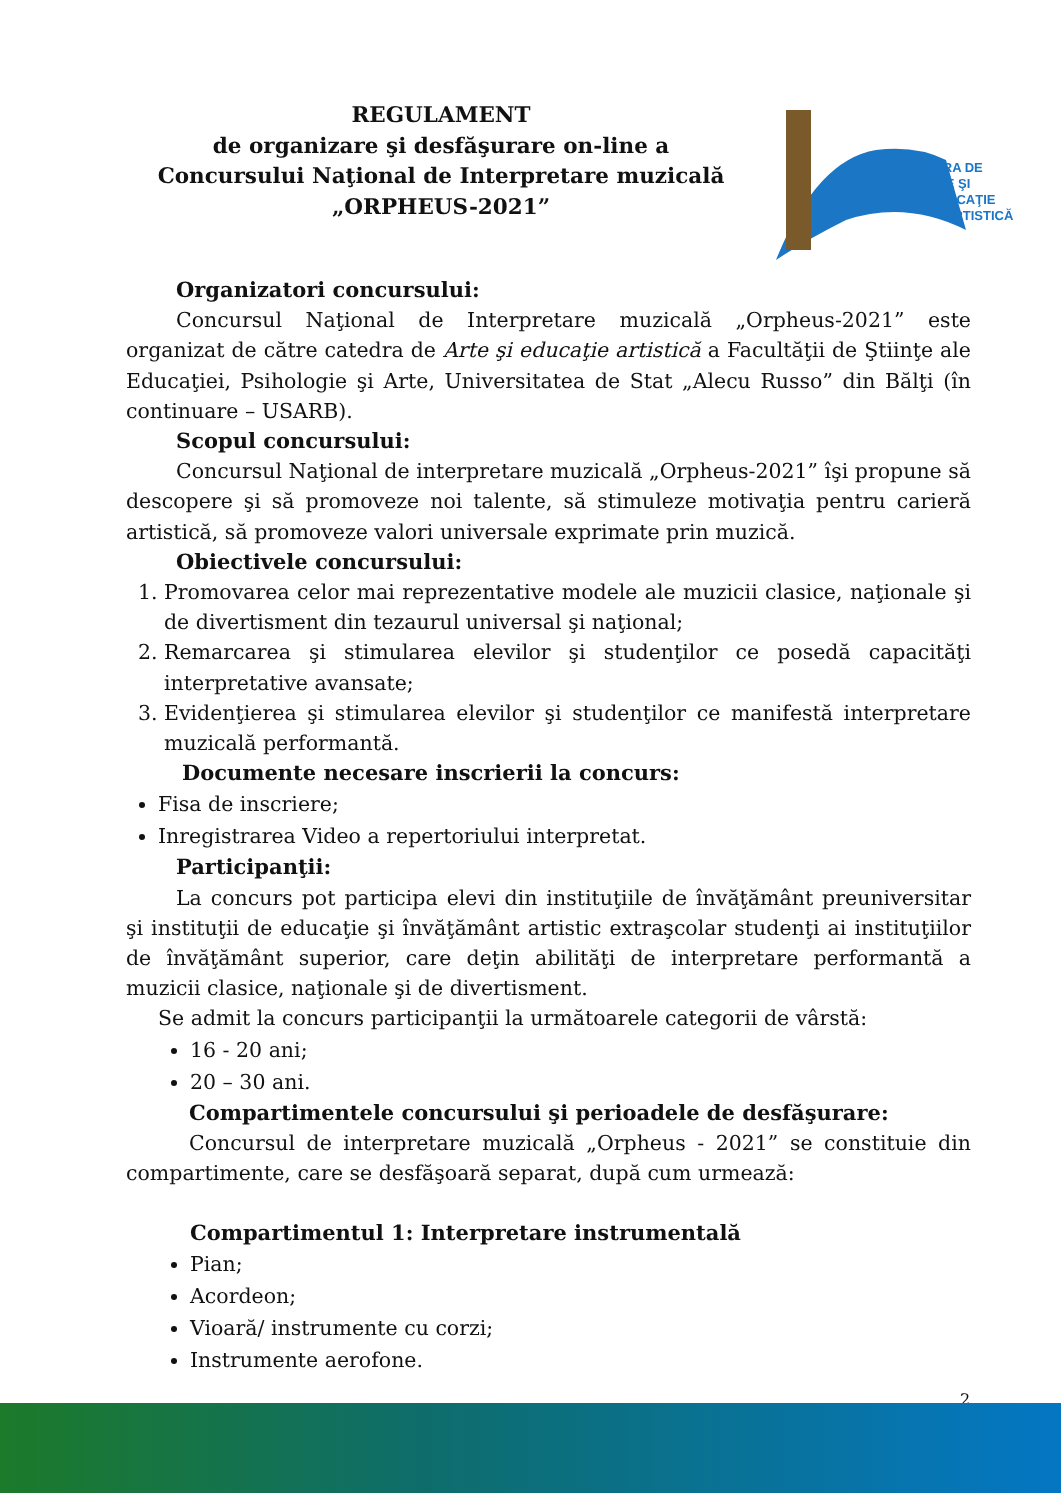REGULAMENT
de organizare şi desfăşurare on-line a
Concursului Naţional de Interpretare muzicală
„ORPHEUS-2021”
CATEDRA DE
ARTE ŞI
EDUCAŢIE
ARTISTICĂ
Organizatori concursului:
Concursul Naţional de Interpretare muzicală „Orpheus-2021” este organizat de către catedra de Arte şi educaţie artistică a Facultăţii de Ştiinţe ale Educaţiei, Psihologie şi Arte, Universitatea de Stat „Alecu Russo” din Bălţi (în continuare – USARB).
Scopul concursului:
Concursul Naţional de interpretare muzicală „Orpheus-2021” îşi propune să descopere şi să promoveze noi talente, să stimuleze motivaţia pentru carieră artistică, să promoveze valori universale exprimate prin muzică.
Obiectivele concursului:
1. Promovarea celor mai reprezentative modele ale muzicii clasice, naţionale şi de divertisment din tezaurul universal şi naţional;
2. Remarcarea şi stimularea elevilor şi studenţilor ce posedă capacităţi interpretative avansate;
3. Evidenţierea şi stimularea elevilor şi studenţilor ce manifestă interpretare muzicală performantă.
Documente necesare inscrierii la concurs:
Fisa de inscriere;
Inregistrarea Video a repertoriului interpretat.
Participanţii:
La concurs pot participa elevi din instituţiile de învăţământ preuniversitar şi instituţii de educaţie şi învăţământ artistic extraşcolar studenţi ai instituţiilor de învăţământ superior, care deţin abilităţi de interpretare performantă a muzicii clasice, naţionale şi de divertisment.
Se admit la concurs participanţii la următoarele categorii de vârstă:
16 - 20 ani;
20 – 30 ani.
Compartimentele concursului şi perioadele de desfăşurare:
Concursul de interpretare muzicală „Orpheus - 2021” se constituie din compartimente, care se desfăşoară separat, după cum urmează:
Compartimentul 1: Interpretare instrumentală
Pian;
Acordeon;
Vioară/ instrumente cu corzi;
Instrumente aerofone.
2